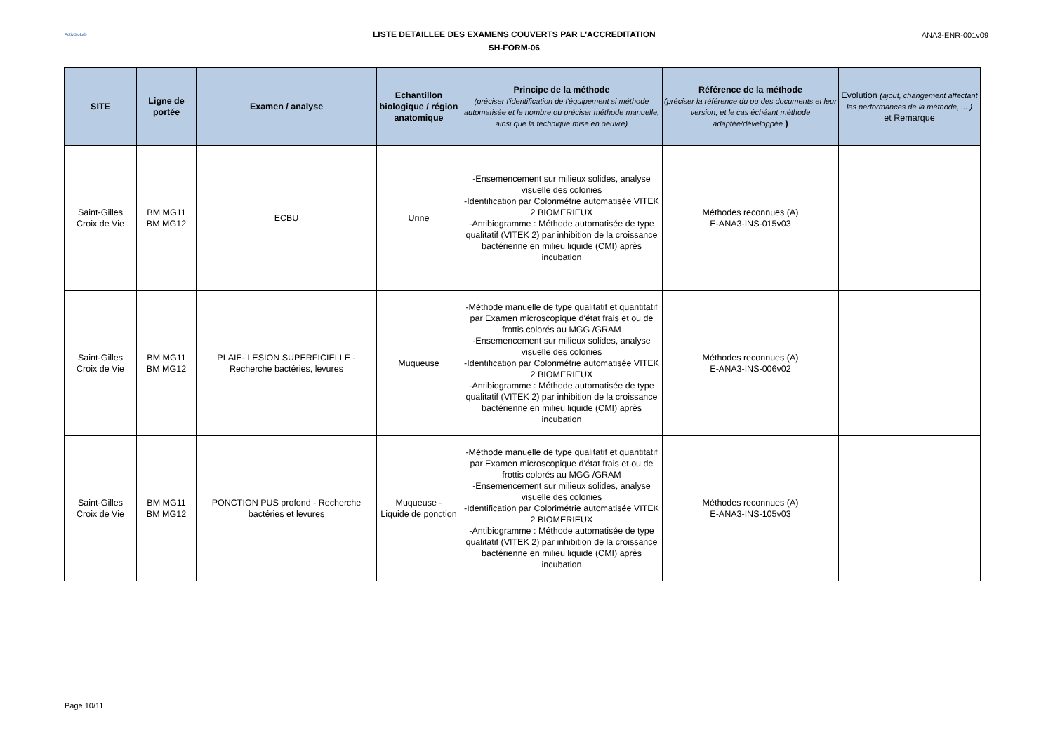ActivBioLab
LISTE DETAILLEE DES EXAMENS COUVERTS PAR L'ACCREDITATION
SH-FORM-06
ANA3-ENR-001v09
| SITE | Ligne de portée | Examen / analyse | Echantillon biologique / région anatomique | Principe de la méthode (préciser l'identification de l'équipement si méthode automatisée et le nombre ou préciser méthode manuelle, ainsi que la technique mise en oeuvre) | Référence de la méthode (préciser la référence du ou des documents et leur version, et le cas échéant méthode adaptée/développée ) | Evolution (ajout, changement affectant les performances de la méthode, ... ) et Remarque |
| --- | --- | --- | --- | --- | --- | --- |
| Saint-Gilles Croix de Vie | BM MG11 BM MG12 | ECBU | Urine | -Ensemencement sur milieux solides, analyse visuelle des colonies -Identification par Colorimétrie automatisée VITEK 2 BIOMERIEUX -Antibiogramme : Méthode automatisée de type qualitatif (VITEK 2) par inhibition de la croissance bactérienne en milieu liquide (CMI) après incubation | Méthodes reconnues (A) E-ANA3-INS-015v03 | |
| Saint-Gilles Croix de Vie | BM MG11 BM MG12 | PLAIE- LESION SUPERFICIELLE - Recherche bactéries, levures | Muqueuse | -Méthode manuelle de type qualitatif et quantitatif par Examen microscopique d'état frais et ou de frottis colorés au MGG /GRAM -Ensemencement sur milieux solides, analyse visuelle des colonies -Identification par Colorimétrie automatisée VITEK 2 BIOMERIEUX -Antibiogramme : Méthode automatisée de type qualitatif (VITEK 2) par inhibition de la croissance bactérienne en milieu liquide (CMI) après incubation | Méthodes reconnues (A) E-ANA3-INS-006v02 | |
| Saint-Gilles Croix de Vie | BM MG11 BM MG12 | PONCTION PUS profond - Recherche bactéries et levures | Muqueuse - Liquide de ponction | -Méthode manuelle de type qualitatif et quantitatif par Examen microscopique d'état frais et ou de frottis colorés au MGG /GRAM -Ensemencement sur milieux solides, analyse visuelle des colonies -Identification par Colorimétrie automatisée VITEK 2 BIOMERIEUX -Antibiogramme : Méthode automatisée de type qualitatif (VITEK 2) par inhibition de la croissance bactérienne en milieu liquide (CMI) après incubation | Méthodes reconnues (A) E-ANA3-INS-105v03 | |
Page 10/11